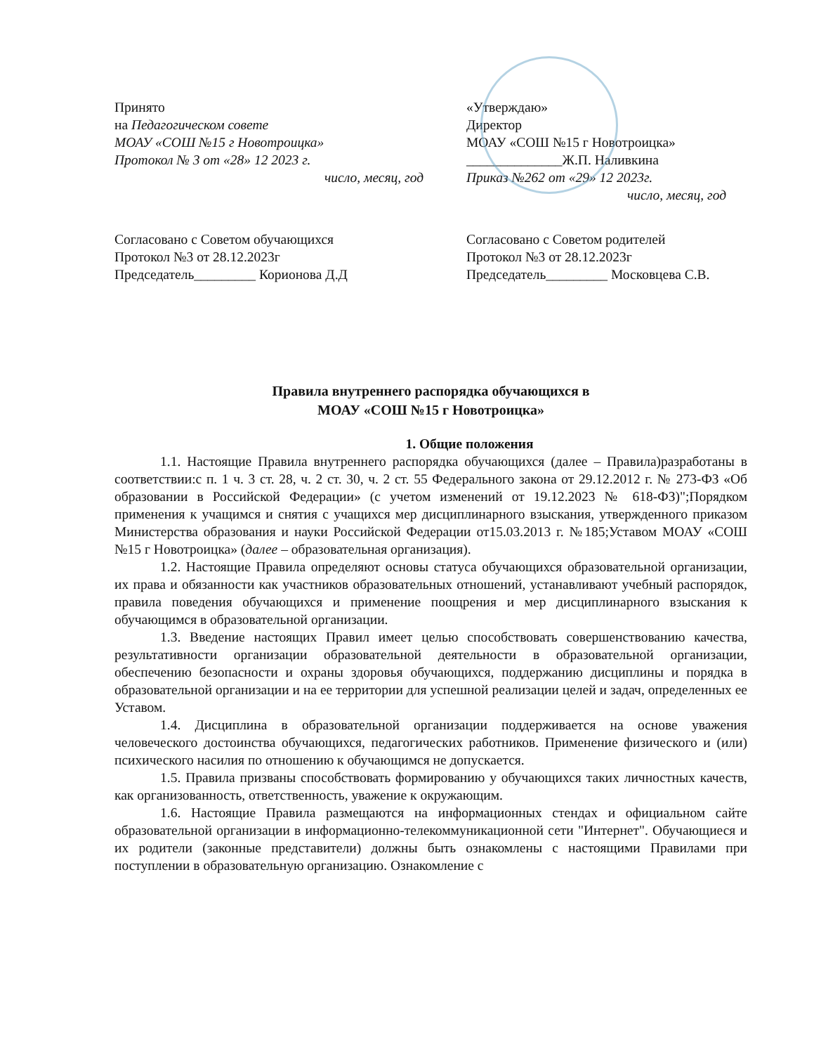Принято
на Педагогическом совете
МОАУ «СОШ №15 г Новотроицка»
Протокол № 3 от «28» 12 2023 г.
число, месяц, год
«Утверждаю»
Директор
МОАУ «СОШ №15 г Новотроицка»
______________Ж.П. Наливкина
Приказ №262 от «29» 12 2023г.
число, месяц, год
Согласовано с Советом обучающихся
Протокол №3 от 28.12.2023г
Председатель_________ Корионова Д.Д
Согласовано с Советом родителей
Протокол №3 от 28.12.2023г
Председатель_________ Московцева С.В.
Правила внутреннего распорядка обучающихся в
МОАУ «СОШ №15 г Новотроицка»
1. Общие положения
1.1. Настоящие Правила внутреннего распорядка обучающихся (далее – Правила)разработаны в соответствии:с п. 1 ч. 3 ст. 28, ч. 2 ст. 30, ч. 2 ст. 55 Федерального закона от 29.12.2012 г. № 273-ФЗ «Об образовании в Российской Федерации» (с учетом изменений от 19.12.2023 № 618-ФЗ)";Порядком применения к учащимся и снятия с учащихся мер дисциплинарного взыскания, утвержденного приказом Министерства образования и науки Российской Федерации от15.03.2013 г. №185;Уставом МОАУ «СОШ №15 г Новотроицка» (далее – образовательная организация).
1.2. Настоящие Правила определяют основы статуса обучающихся образовательной организации, их права и обязанности как участников образовательных отношений, устанавливают учебный распорядок, правила поведения обучающихся и применение поощрения и мер дисциплинарного взыскания к обучающимся в образовательной организации.
1.3. Введение настоящих Правил имеет целью способствовать совершенствованию качества, результативности организации образовательной деятельности в образовательной организации, обеспечению безопасности и охраны здоровья обучающихся, поддержанию дисциплины и порядка в образовательной организации и на ее территории для успешной реализации целей и задач, определенных ее Уставом.
1.4. Дисциплина в образовательной организации поддерживается на основе уважения человеческого достоинства обучающихся, педагогических работников. Применение физического и (или) психического насилия по отношению к обучающимся не допускается.
1.5. Правила призваны способствовать формированию у обучающихся таких личностных качеств, как организованность, ответственность, уважение к окружающим.
1.6. Настоящие Правила размещаются на информационных стендах и официальном сайте образовательной организации в информационно-телекоммуникационной сети "Интернет". Обучающиеся и их родители (законные представители) должны быть ознакомлены с настоящими Правилами при поступлении в образовательную организацию. Ознакомление с